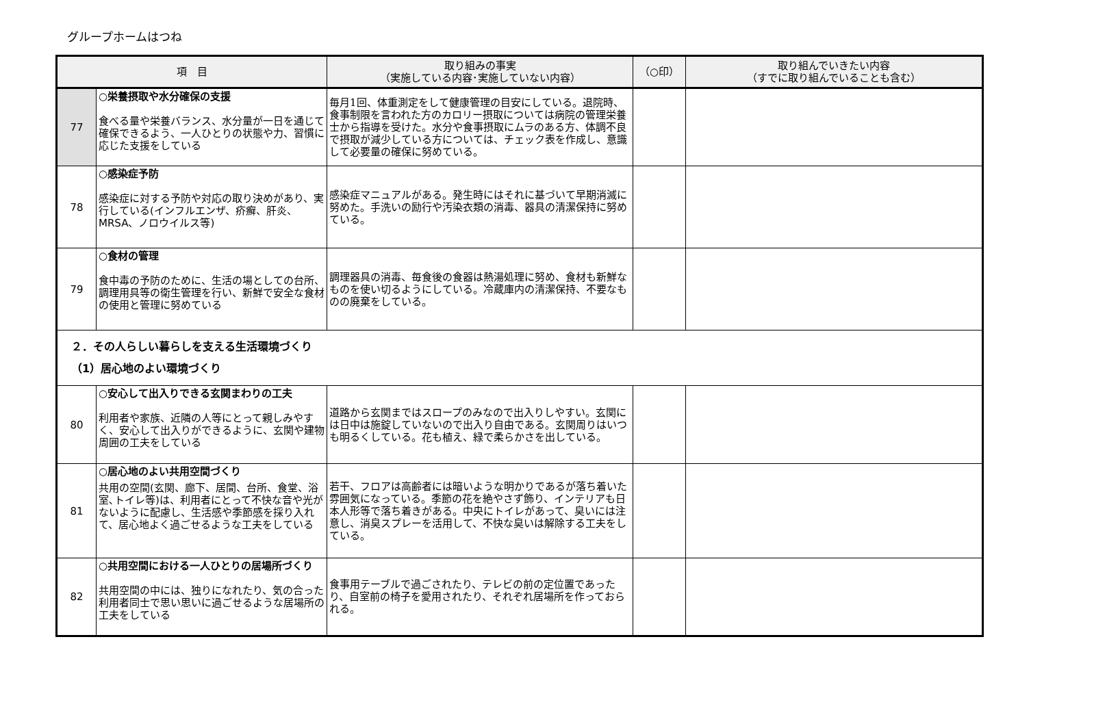グループホームはつね
| 項 目 | | 取り組みの事実 （実施している内容･実施していない内容） | （○印） | 取り組んでいきたい内容 （すでに取り組んでいることも含む） |
| --- | --- | --- | --- | --- |
| 77 | ○栄養摂取や水分確保の支援 食べる量や栄養バランス、水分量が一日を通じて確保できるよう、一人ひとりの状態や力、習慣に応じた支援をしている | 毎月1回、体重測定をして健康管理の目安にしている。退院時、食事制限を言われた方のカロリー摂取については病院の管理栄養士から指導を受けた。水分や食事摂取にムラのある方、体調不良で摂取が減少している方については、チェック表を作成し、意識して必要量の確保に努めている。 | | |
| 78 | ○感染症予防 感染症に対する予防や対応の取り決めがあり、実行している(インフルエンザ、疥癬、肝炎、MRSA、ノロウイルス等) | 感染症マニュアルがある。発生時にはそれに基づいて早期消滅に努めた。手洗いの励行や汚染衣類の消毒、器具の清潔保持に努めている。 | | |
| 79 | ○食材の管理 食中毒の予防のために、生活の場としての台所、調理用具等の衛生管理を行い、新鮮で安全な食材の使用と管理に努めている | 調理器具の消毒、毎食後の食器は熱湯処理に努め、食材も新鮮なものを使い切るようにしている。冷蔵庫内の清潔保持、不要なものの廃棄をしている。 | | |
| ２．その人らしい暮らしを支える生活環境づくり （1）居心地のよい環境づくり | | | | |
| 80 | ○安心して出入りできる玄関まわりの工夫 利用者や家族、近隣の人等にとって親しみやすく、安心して出入りができるように、玄関や建物周囲の工夫をしている | 道路から玄関まではスロープのみなので出入りしやすい。玄関には日中は施錠していないので出入り自由である。玄関周りはいつも明るくしている。花も植え、緑で柔らかさを出している。 | | |
| 81 | ○居心地のよい共用空間づくり 共用の空間(玄関、廊下、居間、台所、食堂、浴室､トイレ等)は、利用者にとって不快な音や光がないように配慮し、生活感や季節感を採り入れて、居心地よく過ごせるような工夫をしている | 若干、フロアは高齢者には暗いような明かりであるが落ち着いた雰囲気になっている。季節の花を絶やさず飾り、インテリアも日本人形等で落ち着きがある。中央にトイレがあって、臭いには注意し、消臭スプレーを活用して、不快な臭いは解除する工夫をしている。 | | |
| 82 | ○共用空間における一人ひとりの居場所づくり 共用空間の中には、独りになれたり、気の合った利用者同士で思い思いに過ごせるような居場所の工夫をしている | 食事用テーブルで過ごされたり、テレビの前の定位置であったり、自室前の椅子を愛用されたり、それぞれ居場所を作っておられる。 | | |